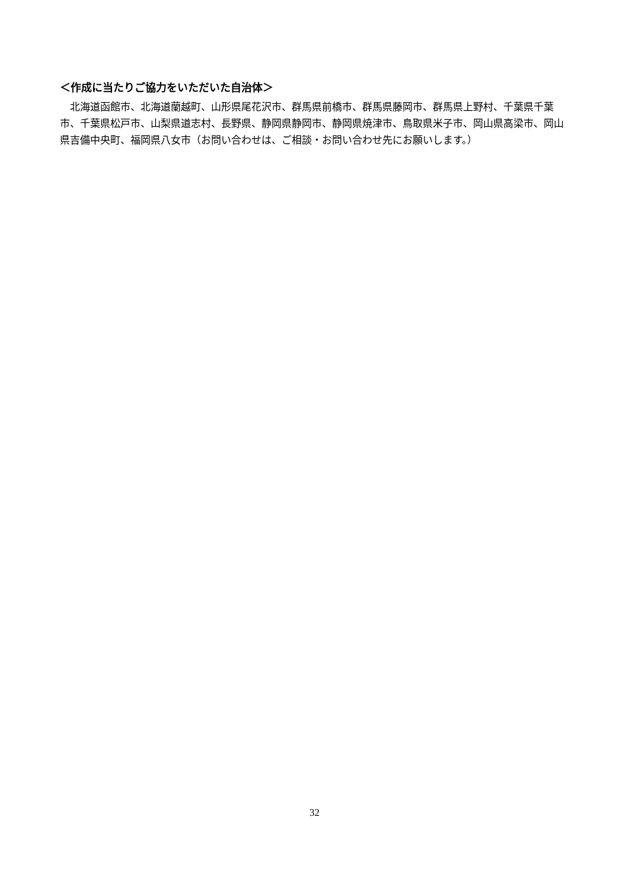＜作成に当たりご協力をいただいた自治体＞
　北海道函館市、北海道蘭越町、山形県尾花沢市、群馬県前橋市、群馬県藤岡市、群馬県上野村、千葉県千葉市、千葉県松戸市、山梨県道志村、長野県、静岡県静岡市、静岡県焼津市、鳥取県米子市、岡山県高梁市、岡山県吉備中央町、福岡県八女市（お問い合わせは、ご相談・お問い合わせ先にお願いします。）
32